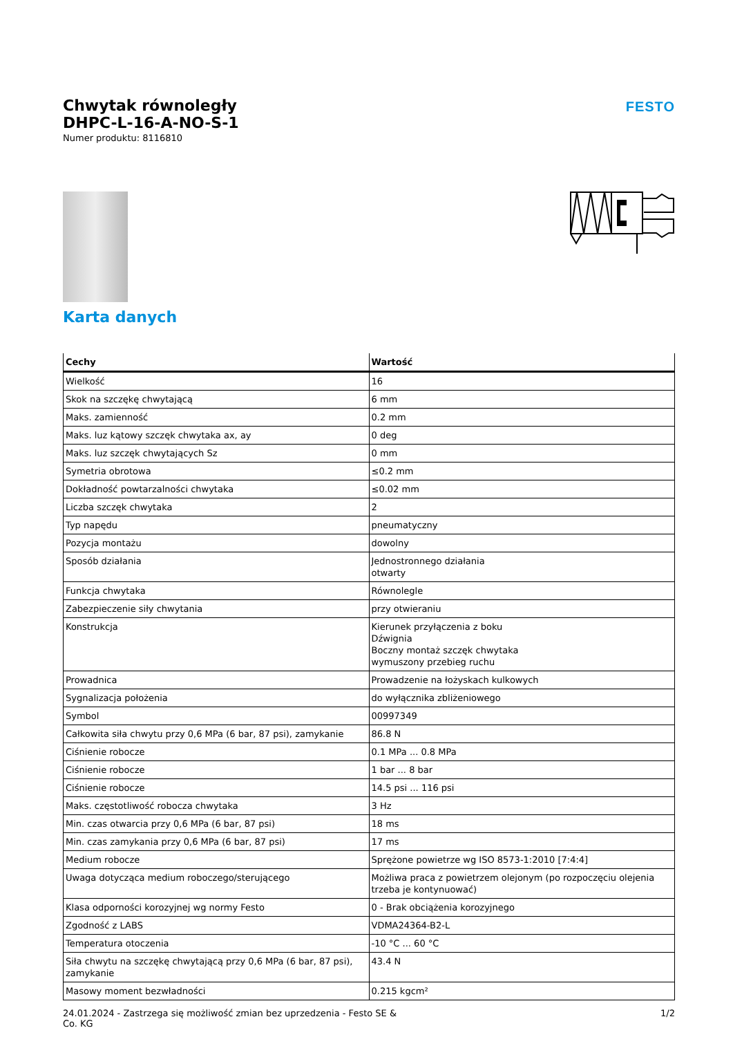FESTO
Chwytak równoległy
DHPC-L-16-A-NO-S-1
Numer produktu: 8116810
Karta danych
| Cechy | Wartość |
| --- | --- |
| Wielkość | 16 |
| Skok na szczękę chwytającą | 6 mm |
| Maks. zamienność | 0.2 mm |
| Maks. luz kątowy szczęk chwytaka ax, ay | 0 deg |
| Maks. luz szczęk chwytających Sz | 0 mm |
| Symetria obrotowa | ≤0.2 mm |
| Dokładność powtarzalności chwytaka | ≤0.02 mm |
| Liczba szczęk chwytaka | 2 |
| Typ napędu | pneumatyczny |
| Pozycja montażu | dowolny |
| Sposób działania | Jednostronnego działania otwarty |
| Funkcja chwytaka | Równolegle |
| Zabezpieczenie siły chwytania | przy otwieraniu |
| Konstrukcja | Kierunek przyłączenia z boku Dźwignia Boczny montaż szczęk chwytaka wymuszony przebieg ruchu |
| Prowadnica | Prowadzenie na łożyskach kulkowych |
| Sygnalizacja położenia | do wyłącznika zbliżeniowego |
| Symbol | 00997349 |
| Całkowita siła chwytu przy 0,6 MPa (6 bar, 87 psi), zamykanie | 86.8 N |
| Ciśnienie robocze | 0.1 MPa ... 0.8 MPa |
| Ciśnienie robocze | 1 bar ... 8 bar |
| Ciśnienie robocze | 14.5 psi ... 116 psi |
| Maks. częstotliwość robocza chwytaka | 3 Hz |
| Min. czas otwarcia przy 0,6 MPa (6 bar, 87 psi) | 18 ms |
| Min. czas zamykania przy 0,6 MPa (6 bar, 87 psi) | 17 ms |
| Medium robocze | Sprężone powietrze wg ISO 8573-1:2010 [7:4:4] |
| Uwaga dotycząca medium roboczego/sterującego | Możliwa praca z powietrzem olejonym (po rozpoczęciu olejenia trzeba je kontynuować) |
| Klasa odporności korozyjnej wg normy Festo | 0 - Brak obciążenia korozyjnego |
| Zgodność z LABS | VDMA24364-B2-L |
| Temperatura otoczenia | -10 °C ... 60 °C |
| Siła chwytu na szczękę chwytającą przy 0,6 MPa (6 bar, 87 psi), zamykanie | 43.4 N |
| Masowy moment bezwładności | 0.215 kgcm² |
24.01.2024 - Zastrzega się możliwość zmian bez uprzedzenia - Festo SE &
Co. KG
1/2